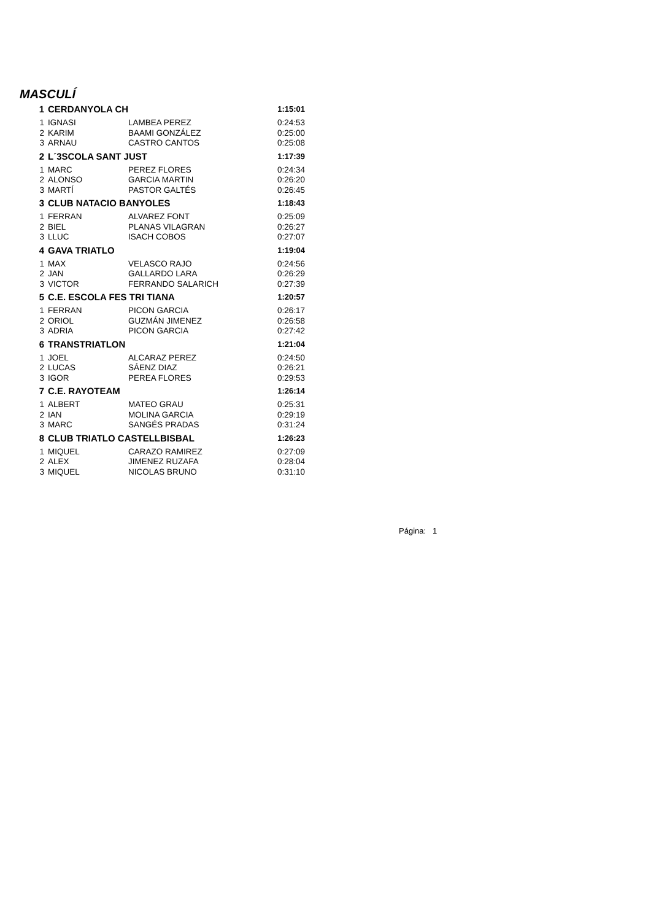MASCULÍ
| 1 | CERDANYOLA CH | | 1:15:01 |
| 1 | IGNASI | LAMBEA PEREZ | 0:24:53 |
| 2 | KARIM | BAAMI GONZÁLEZ | 0:25:00 |
| 3 | ARNAU | CASTRO CANTOS | 0:25:08 |
| 2 | L´3SCOLA SANT JUST | | 1:17:39 |
| 1 | MARC | PEREZ FLORES | 0:24:34 |
| 2 | ALONSO | GARCIA MARTIN | 0:26:20 |
| 3 | MARTÍ | PASTOR GALTÉS | 0:26:45 |
| 3 | CLUB NATACIO BANYOLES | | 1:18:43 |
| 1 | FERRAN | ALVAREZ FONT | 0:25:09 |
| 2 | BIEL | PLANAS VILAGRAN | 0:26:27 |
| 3 | LLUC | ISACH COBOS | 0:27:07 |
| 4 | GAVA TRIATLO | | 1:19:04 |
| 1 | MAX | VELASCO RAJO | 0:24:56 |
| 2 | JAN | GALLARDO LARA | 0:26:29 |
| 3 | VICTOR | FERRANDO SALARICH | 0:27:39 |
| 5 | C.E. ESCOLA FES TRI TIANA | | 1:20:57 |
| 1 | FERRAN | PICON GARCIA | 0:26:17 |
| 2 | ORIOL | GUZMÁN JIMENEZ | 0:26:58 |
| 3 | ADRIA | PICON GARCIA | 0:27:42 |
| 6 | TRANSTRIATLON | | 1:21:04 |
| 1 | JOEL | ALCARAZ PEREZ | 0:24:50 |
| 2 | LUCAS | SÁENZ DIAZ | 0:26:21 |
| 3 | IGOR | PEREA FLORES | 0:29:53 |
| 7 | C.E. RAYOTEAM | | 1:26:14 |
| 1 | ALBERT | MATEO GRAU | 0:25:31 |
| 2 | IAN | MOLINA GARCIA | 0:29:19 |
| 3 | MARC | SANGÉS PRADAS | 0:31:24 |
| 8 | CLUB TRIATLO CASTELLBISBAL | | 1:26:23 |
| 1 | MIQUEL | CARAZO RAMIREZ | 0:27:09 |
| 2 | ALEX | JIMENEZ RUZAFA | 0:28:04 |
| 3 | MIQUEL | NICOLAS BRUNO | 0:31:10 |
Página: 1